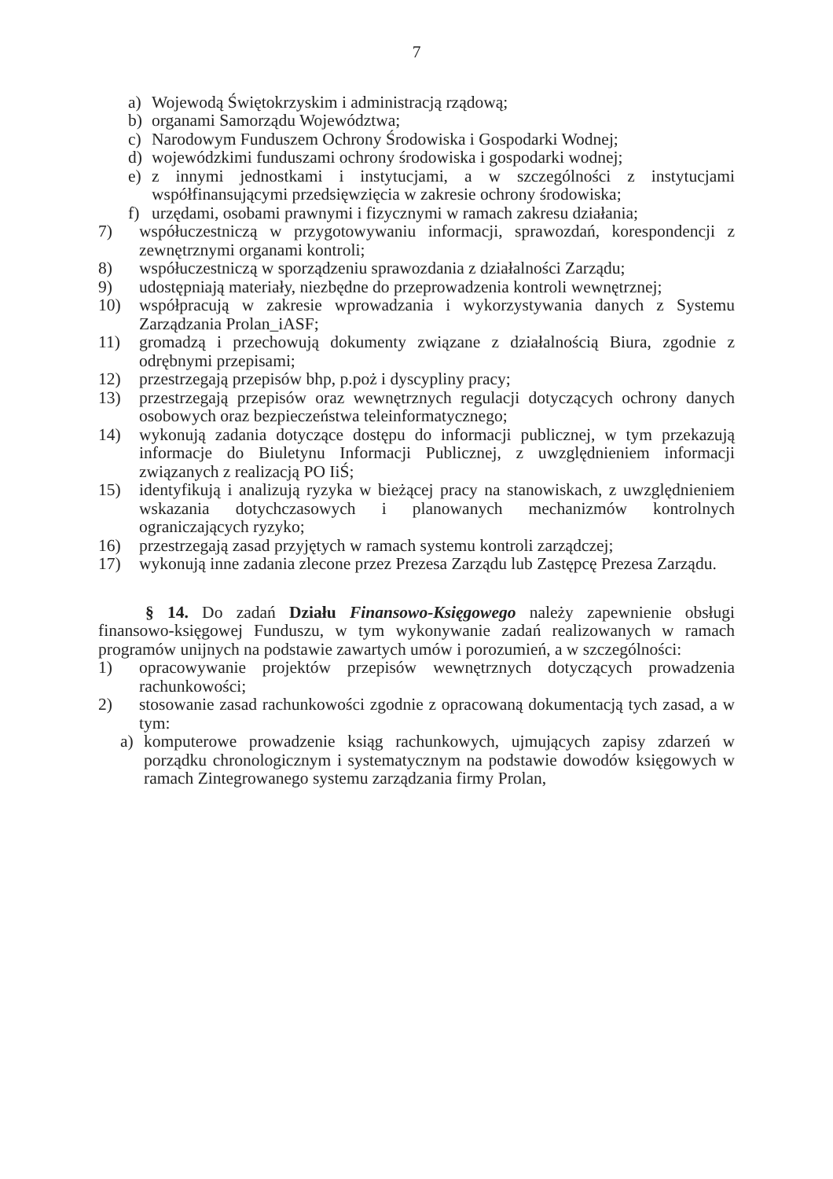7
a) Wojewodą Świętokrzyskim i administracją rządową;
b) organami Samorządu Województwa;
c) Narodowym Funduszem Ochrony Środowiska i Gospodarki Wodnej;
d) wojewódzkimi funduszami ochrony środowiska i gospodarki wodnej;
e) z innymi jednostkami i instytucjami, a w szczególności z instytucjami współfinansującymi przedsięwzięcia w zakresie ochrony środowiska;
f) urzędami, osobami prawnymi i fizycznymi w ramach zakresu działania;
7) współuczestniczą w przygotowywaniu informacji, sprawozdań, korespondencji z zewnętrznymi organami kontroli;
8) współuczestniczą w sporządzeniu sprawozdania z działalności Zarządu;
9) udostępniają materiały, niezbędne do przeprowadzenia kontroli wewnętrznej;
10) współpracują w zakresie wprowadzania i wykorzystywania danych z Systemu Zarządzania Prolan_iASF;
11) gromadzą i przechowują dokumenty związane z działalnością Biura, zgodnie z odrębnymi przepisami;
12) przestrzegają przepisów bhp, p.poż i dyscypliny pracy;
13) przestrzegają przepisów oraz wewnętrznych regulacji dotyczących ochrony danych osobowych oraz bezpieczeństwa teleinformatycznego;
14) wykonują zadania dotyczące dostępu do informacji publicznej, w tym przekazują informacje do Biuletynu Informacji Publicznej, z uwzględnieniem informacji związanych z realizacją PO IiŚ;
15) identyfikują i analizują ryzyka w bieżącej pracy na stanowiskach, z uwzględnieniem wskazania dotychczasowych i planowanych mechanizmów kontrolnych ograniczających ryzyko;
16) przestrzegają zasad przyjętych w ramach systemu kontroli zarządczej;
17) wykonują inne zadania zlecone przez Prezesa Zarządu lub Zastępcę Prezesa Zarządu.
§ 14. Do zadań Działu Finansowo-Księgowego należy zapewnienie obsługi finansowo-księgowej Funduszu, w tym wykonywanie zadań realizowanych w ramach programów unijnych na podstawie zawartych umów i porozumień, a w szczególności:
1) opracowywanie projektów przepisów wewnętrznych dotyczących prowadzenia rachunkowości;
2) stosowanie zasad rachunkowości zgodnie z opracowaną dokumentacją tych zasad, a w tym:
a) komputerowe prowadzenie ksiąg rachunkowych, ujmujących zapisy zdarzeń w porządku chronologicznym i systematycznym na podstawie dowodów księgowych w ramach Zintegrowanego systemu zarządzania firmy Prolan,